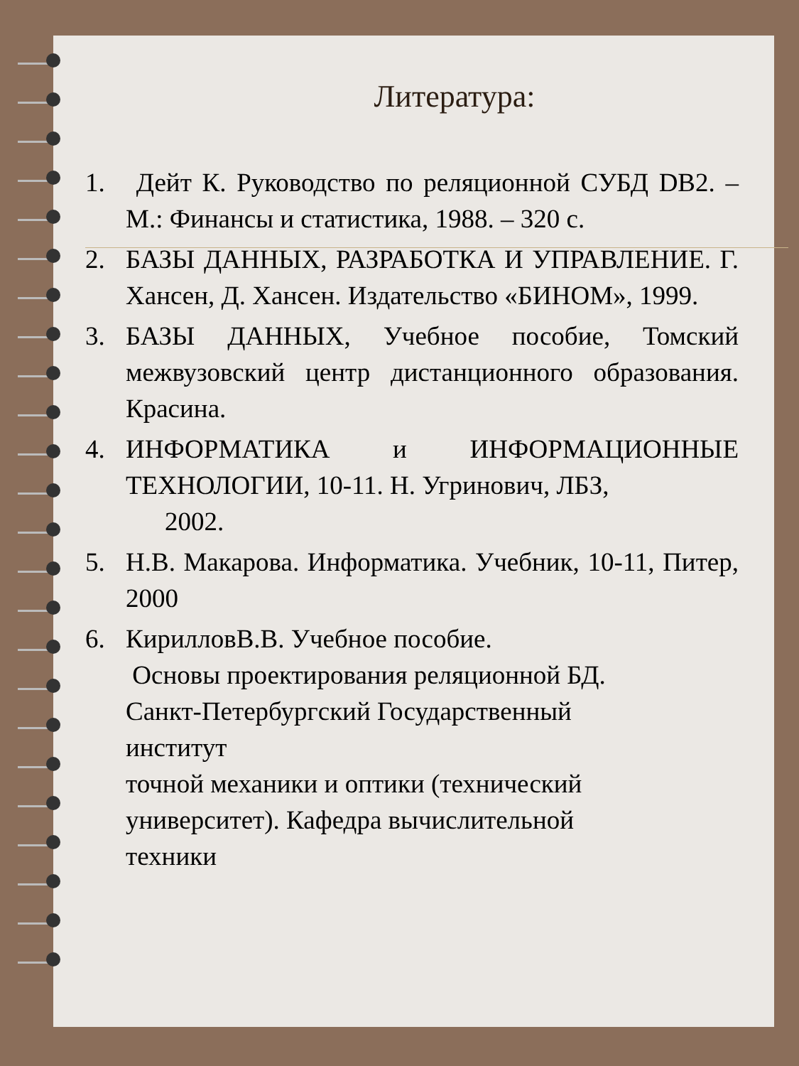Литература:
1. Дейт К. Руководство по реляционной СУБД DB2. – М.: Финансы и статистика, 1988. – 320 с.
2. БАЗЫ ДАННЫХ, РАЗРАБОТКА И УПРАВЛЕНИЕ. Г. Хансен, Д. Хансен. Издательство «БИНОМ», 1999.
3. БАЗЫ ДАННЫХ, Учебное пособие, Томский межвузовский центр дистанционного образования. Красина.
4. ИНФОРМАТИКА и ИНФОРМАЦИОННЫЕ ТЕХНОЛОГИИ, 10-11. Н. Угринович, ЛБЗ,
2002.
5. Н.В. Макарова. Информатика. Учебник, 10-11, Питер, 2000
6. КирилловВ.В. Учебное пособие.
Основы проектирования реляционной БД.
Санкт-Петербургский Государственный
институт
точной механики и оптики (технический
университет). Кафедра вычислительной
техники